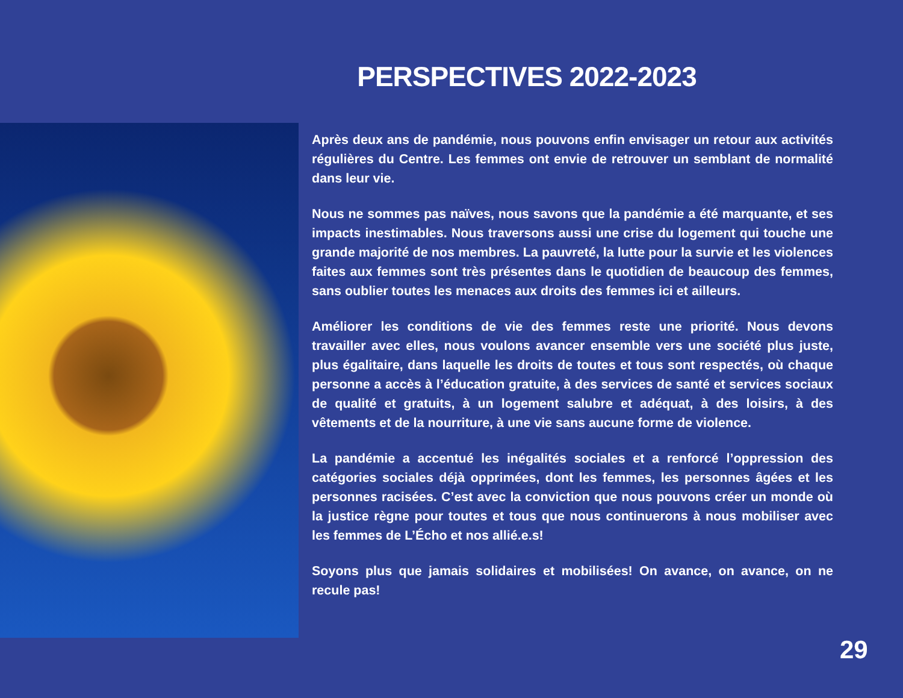PERSPECTIVES 2022-2023
Après deux ans de pandémie, nous pouvons enfin envisager un retour aux activités régulières du Centre. Les femmes ont envie de retrouver un semblant de normalité dans leur vie.
Nous ne sommes pas naïves, nous savons que la pandémie a été marquante, et ses impacts inestimables. Nous traversons aussi une crise du logement qui touche une grande majorité de nos membres. La pauvreté, la lutte pour la survie et les violences faites aux femmes sont très présentes dans le quotidien de beaucoup des femmes, sans oublier toutes les menaces aux droits des femmes ici et ailleurs.
Améliorer les conditions de vie des femmes reste une priorité. Nous devons travailler avec elles, nous voulons avancer ensemble vers une société plus juste, plus égalitaire, dans laquelle les droits de toutes et tous sont respectés, où chaque personne a accès à l’éducation gratuite, à des services de santé et services sociaux de qualité et gratuits, à un logement salubre et adéquat, à des loisirs, à des vêtements et de la nourriture, à une vie sans aucune forme de violence.
La pandémie a accentué les inégalités sociales et a renforcé l’oppression des catégories sociales déjà opprimées, dont les femmes, les personnes âgées et les personnes racisées. C’est avec la conviction que nous pouvons créer un monde où la justice règne pour toutes et tous que nous continuerons à nous mobiliser avec les femmes de L’Écho et nos allié.e.s!
Soyons plus que jamais solidaires et mobilisées! On avance, on avance, on ne recule pas!
29